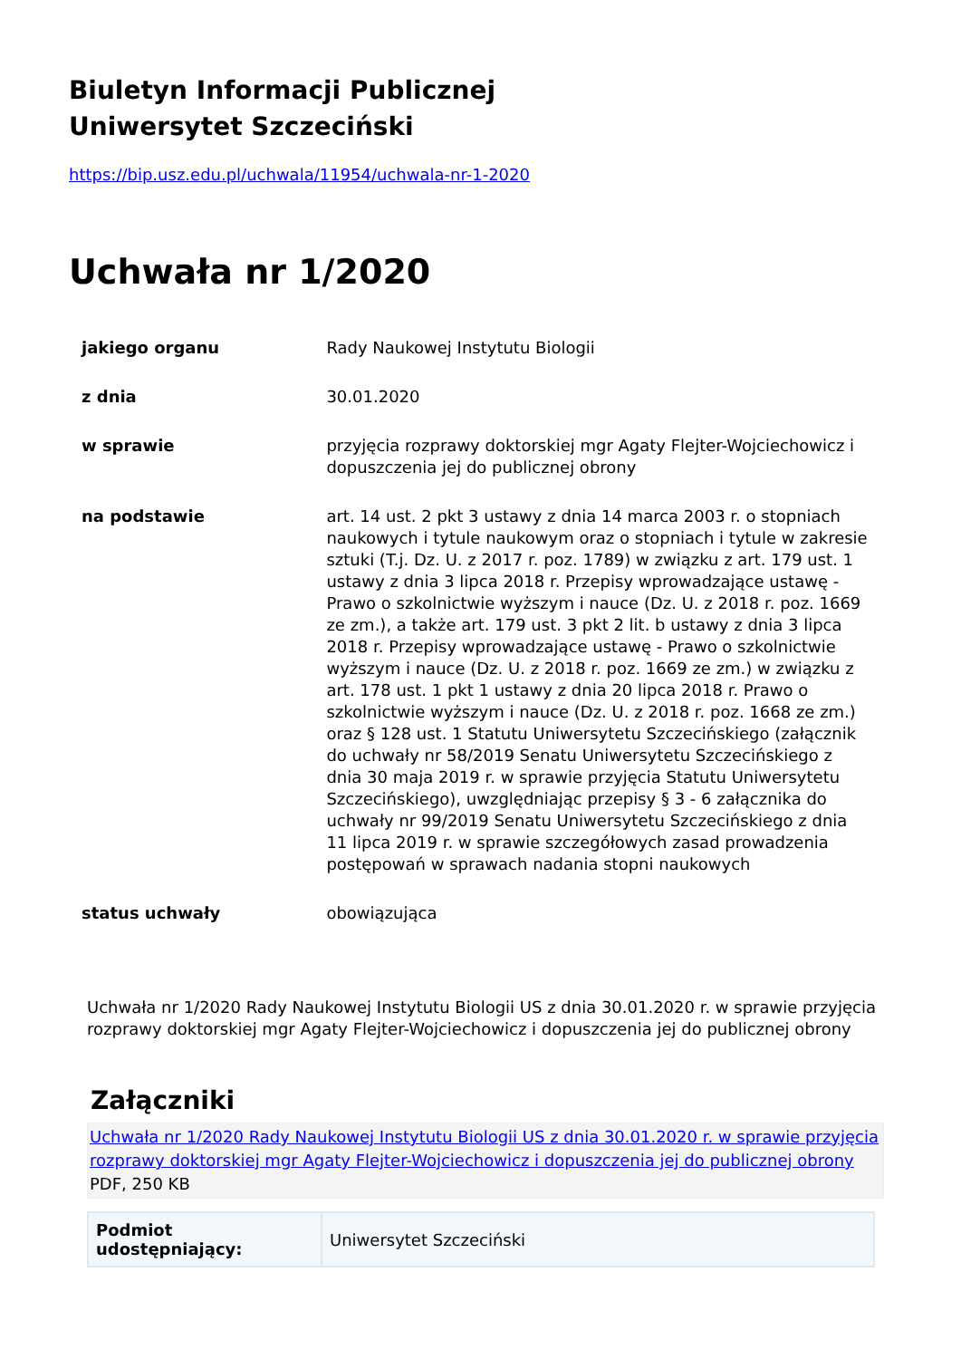Biuletyn Informacji Publicznej
Uniwersytet Szczeciński
https://bip.usz.edu.pl/uchwala/11954/uchwala-nr-1-2020
Uchwała nr 1/2020
| jakiego organu | Rady Naukowej Instytutu Biologii |
| z dnia | 30.01.2020 |
| w sprawie | przyjęcia rozprawy doktorskiej mgr Agaty Flejter-Wojciechowicz i dopuszczenia jej do publicznej obrony |
| na podstawie | art. 14 ust. 2 pkt 3 ustawy z dnia 14 marca 2003 r. o stopniach naukowych i tytule naukowym oraz o stopniach i tytule w zakresie sztuki (T.j. Dz. U. z 2017 r. poz. 1789) w związku z art. 179 ust. 1 ustawy z dnia 3 lipca 2018 r. Przepisy wprowadzające ustawę - Prawo o szkolnictwie wyższym i nauce (Dz. U. z 2018 r. poz. 1669 ze zm.), a także art. 179 ust. 3 pkt 2 lit. b ustawy z dnia 3 lipca 2018 r. Przepisy wprowadzające ustawę - Prawo o szkolnictwie wyższym i nauce (Dz. U. z 2018 r. poz. 1669 ze zm.) w związku z art. 178 ust. 1 pkt 1 ustawy z dnia 20 lipca 2018 r. Prawo o szkolnictwie wyższym i nauce (Dz. U. z 2018 r. poz. 1668 ze zm.) oraz § 128 ust. 1 Statutu Uniwersytetu Szczecińskiego (załącznik do uchwały nr 58/2019 Senatu Uniwersytetu Szczecińskiego z dnia 30 maja 2019 r. w sprawie przyjęcia Statutu Uniwersytetu Szczecińskiego), uwzględniając przepisy § 3 - 6 załącznika do uchwały nr 99/2019 Senatu Uniwersytetu Szczecińskiego z dnia 11 lipca 2019 r. w sprawie szczegółowych zasad prowadzenia postępowań w sprawach nadania stopni naukowych |
| status uchwały | obowiązująca |
Uchwała nr 1/2020 Rady Naukowej Instytutu Biologii US z dnia 30.01.2020 r. w sprawie przyjęcia rozprawy doktorskiej mgr Agaty Flejter-Wojciechowicz i dopuszczenia jej do publicznej obrony
Załączniki
Uchwała nr 1/2020 Rady Naukowej Instytutu Biologii US z dnia 30.01.2020 r. w sprawie przyjęcia rozprawy doktorskiej mgr Agaty Flejter-Wojciechowicz i dopuszczenia jej do publicznej obrony
PDF, 250 KB
| Podmiot udostępniający: | Uniwersytet Szczeciński |